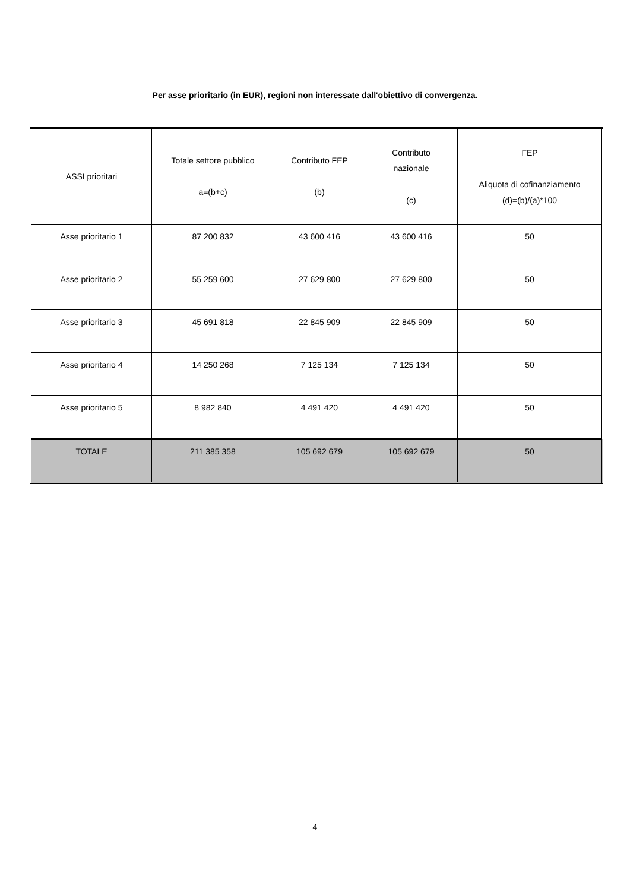Per asse prioritario (in EUR), regioni non interessate dall'obiettivo di convergenza.
| ASSI prioritari | Totale settore pubblico a=(b+c) | Contributo FEP (b) | Contributo nazionale (c) | FEP Aliquota di cofinanziamento (d)=(b)/(a)*100 |
| --- | --- | --- | --- | --- |
| Asse prioritario 1 | 87 200 832 | 43 600 416 | 43 600 416 | 50 |
| Asse prioritario 2 | 55 259 600 | 27 629 800 | 27 629 800 | 50 |
| Asse prioritario 3 | 45 691 818 | 22 845 909 | 22 845 909 | 50 |
| Asse prioritario 4 | 14 250 268 | 7 125 134 | 7 125 134 | 50 |
| Asse prioritario 5 | 8 982 840 | 4 491 420 | 4 491 420 | 50 |
| TOTALE | 211 385 358 | 105 692 679 | 105 692 679 | 50 |
4